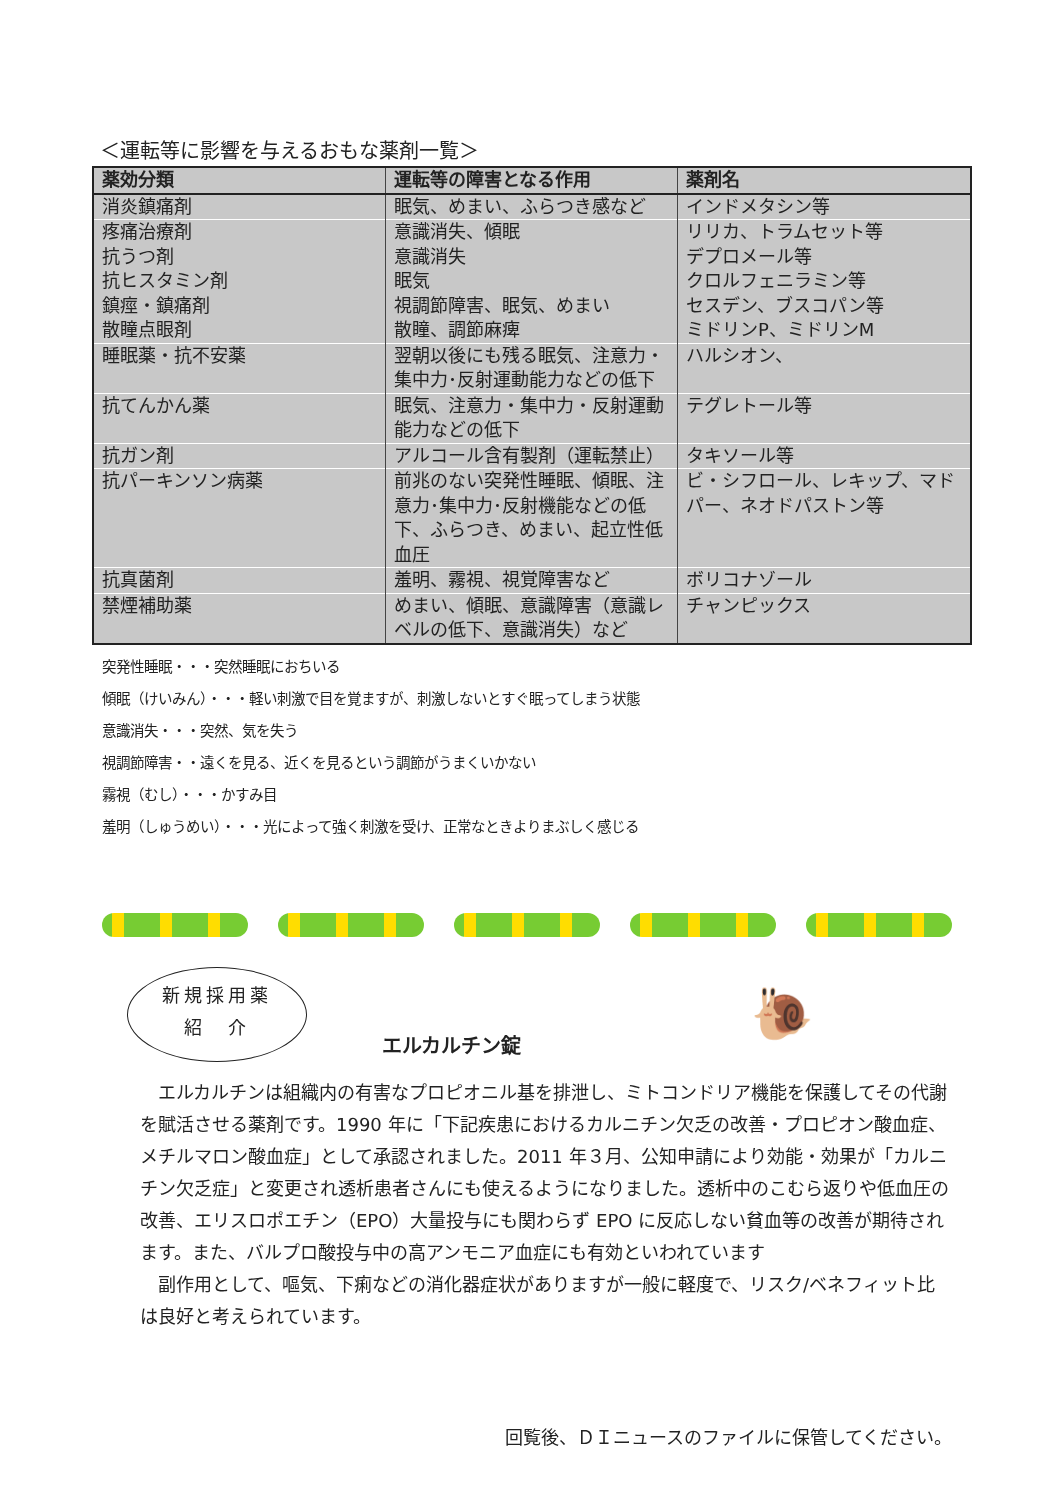＜運転等に影響を与えるおもな薬剤一覧＞
| 薬効分類 | 運転等の障害となる作用 | 薬剤名 |
| --- | --- | --- |
| 消炎鎮痛剤 | 眠気、めまい、ふらつき感など | インドメタシン等 |
| 疼痛治療剤 抗うつ剤 抗ヒスタミン剤 鎮痙・鎮痛剤 散瞳点眼剤 | 意識消失、傾眠 意識消失 眠気 視調節障害、眠気、めまい 散瞳、調節麻痺 | リリカ、トラムセット等 デプロメール等 クロルフェニラミン等 セスデン、ブスコパン等 ミドリンP、ミドリンM |
| 睡眠薬・抗不安薬 | 翌朝以後にも残る眠気、注意力・集中力･反射運動能力などの低下 | ハルシオン、 |
| 抗てんかん薬 | 眠気、注意力・集中力・反射運動能力などの低下 | テグレトール等 |
| 抗ガン剤 | アルコール含有製剤（運転禁止） | タキソール等 |
| 抗パーキンソン病薬 | 前兆のない突発性睡眠、傾眠、注意力･集中力･反射機能などの低下、ふらつき、めまい、起立性低血圧 | ビ・シフロール、レキップ、マドパー、ネオドパストン等 |
| 抗真菌剤 | 羞明、霧視、視覚障害など | ボリコナゾール |
| 禁煙補助薬 | めまい、傾眠、意識障害（意識レベルの低下、意識消失）など | チャンピックス |
突発性睡眠・・・突然睡眠におちいる
傾眠（けいみん）・・・軽い刺激で目を覚ますが、刺激しないとすぐ眠ってしまう状態
意識消失・・・突然、気を失う
視調節障害・・遠くを見る、近くを見るという調節がうまくいかない
霧視（むし）・・・かすみ目
羞明（しゅうめい）・・・光によって強く刺激を受け、正常なときよりまぶしく感じる
新規採用薬
紹　介
エルカルチン錠
🐌
エルカルチンは組織内の有害なプロピオニル基を排泄し、ミトコンドリア機能を保護してその代謝を賦活させる薬剤です。1990 年に「下記疾患におけるカルニチン欠乏の改善・プロピオン酸血症、メチルマロン酸血症」として承認されました。2011 年３月、公知申請により効能・効果が「カルニチン欠乏症」と変更され透析患者さんにも使えるようになりました。透析中のこむら返りや低血圧の改善、エリスロポエチン（EPO）大量投与にも関わらず EPO に反応しない貧血等の改善が期待されます。また、バルプロ酸投与中の高アンモニア血症にも有効といわれています
副作用として、嘔気、下痢などの消化器症状がありますが一般に軽度で、リスク/ベネフィット比は良好と考えられています。
回覧後、ＤＩニュースのファイルに保管してください。